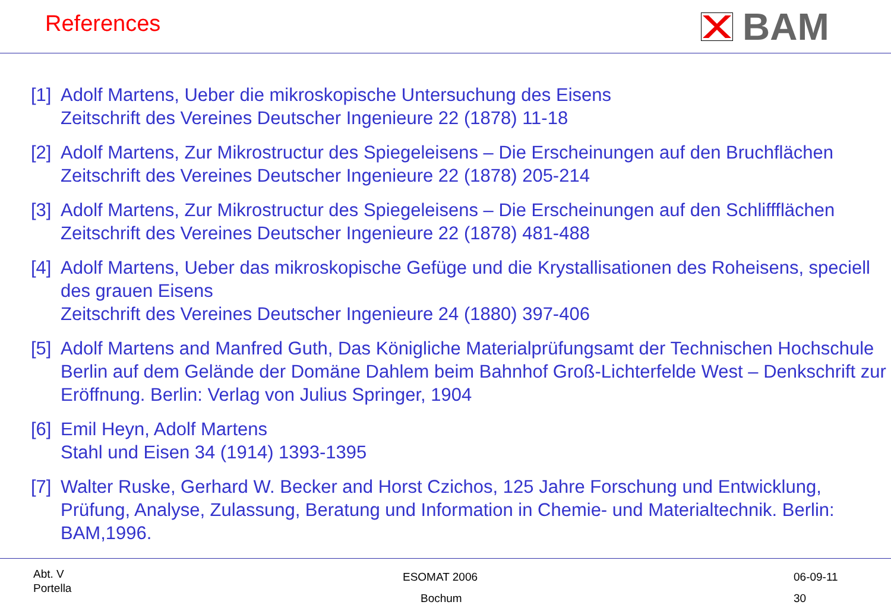References BAM
[1] Adolf Martens, Ueber die mikroskopische Untersuchung des Eisens
Zeitschrift des Vereines Deutscher Ingenieure 22 (1878) 11-18
[2] Adolf Martens, Zur Mikrostructur des Spiegeleisens – Die Erscheinungen auf den Bruchflächen
Zeitschrift des Vereines Deutscher Ingenieure 22 (1878) 205-214
[3] Adolf Martens, Zur Mikrostructur des Spiegeleisens – Die Erscheinungen auf den Schliffflächen
Zeitschrift des Vereines Deutscher Ingenieure 22 (1878) 481-488
[4] Adolf Martens, Ueber das mikroskopische Gefüge und die Krystallisationen des Roheisens, speciell des grauen Eisens
Zeitschrift des Vereines Deutscher Ingenieure 24 (1880) 397-406
[5] Adolf Martens and Manfred Guth, Das Königliche Materialprüfungsamt der Technischen Hochschule Berlin auf dem Gelände der Domäne Dahlem beim Bahnhof Groß-Lichterfelde West – Denkschrift zur Eröffnung. Berlin: Verlag von Julius Springer, 1904
[6] Emil Heyn, Adolf Martens
Stahl und Eisen 34 (1914) 1393-1395
[7] Walter Ruske, Gerhard W. Becker and Horst Czichos, 125 Jahre Forschung und Entwicklung, Prüfung, Analyse, Zulassung, Beratung und Information in Chemie- und Materialtechnik. Berlin: BAM,1996.
Abt. V
Portella
ESOMAT 2006
Bochum
06-09-11
30